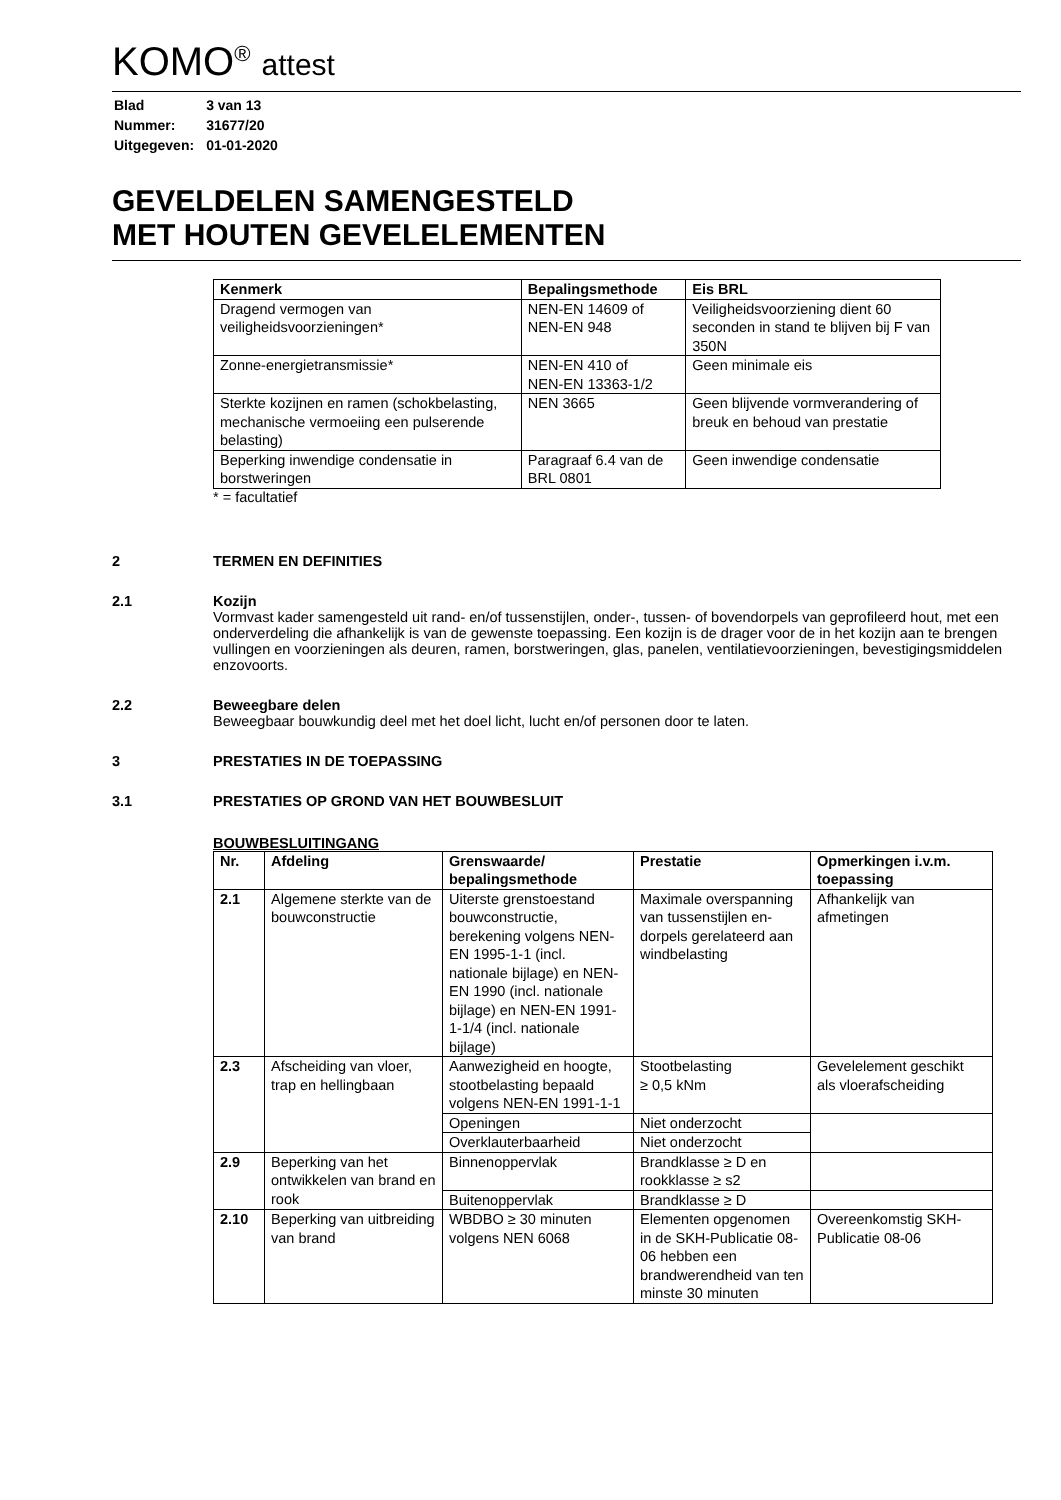KOMO<sup>®</sup> attest
| Blad | 3 van 13 |
| Nummer: | 31677/20 |
| Uitgegeven: | 01-01-2020 |
GEVELDELEN SAMENGESTELD
MET HOUTEN GEVELELEMENTEN
| Kenmerk | Bepalingsmethode | Eis BRL |
| --- | --- | --- |
| Dragend vermogen van veiligheidsvoorzieningen* | NEN-EN 14609 of NEN-EN 948 | Veiligheidsvoorziening dient 60 seconden in stand te blijven bij F van 350N |
| Zonne-energietransmissie* | NEN-EN 410 of NEN-EN 13363-1/2 | Geen minimale eis |
| Sterkte kozijnen en ramen (schokbelasting, mechanische vermoeiing een pulserende belasting) | NEN 3665 | Geen blijvende vormverandering of breuk en behoud van prestatie |
| Beperking inwendige condensatie in borstweringen | Paragraaf 6.4 van de BRL 0801 | Geen inwendige condensatie |
* = facultatief
2 TERMEN EN DEFINITIES
2.1 Kozijn
Vormvast kader samengesteld uit rand- en/of tussenstijlen, onder-, tussen- of bovendorpels van geprofileerd hout, met een onderverdeling die afhankelijk is van de gewenste toepassing. Een kozijn is de drager voor de in het kozijn aan te brengen vullingen en voorzieningen als deuren, ramen, borstweringen, glas, panelen, ventilatievoorzieningen, bevestigingsmiddelen enzovoorts.
2.2 Beweegbare delen
Beweegbaar bouwkundig deel met het doel licht, lucht en/of personen door te laten.
3 PRESTATIES IN DE TOEPASSING
3.1 PRESTATIES OP GROND VAN HET BOUWBESLUIT
BOUWBESLUITINGANG
| Nr. | Afdeling | Grenswaarde/ bepalingsmethode | Prestatie | Opmerkingen i.v.m. toepassing |
| --- | --- | --- | --- | --- |
| 2.1 | Algemene sterkte van de bouwconstructie | Uiterste grenstoestand bouwconstructie, berekening volgens NEN-EN 1995-1-1 (incl. nationale bijlage) en NEN-EN 1990 (incl. nationale bijlage) en NEN-EN 1991-1-1/4 (incl. nationale bijlage) | Maximale overspanning van tussenstijlen en-dorpels gerelateerd aan windbelasting | Afhankelijk van afmetingen |
| 2.3 | Afscheiding van vloer, trap en hellingbaan | Aanwezigheid en hoogte, stootbelasting bepaald volgens NEN-EN 1991-1-1 | Stootbelasting ≥ 0,5 kNm | Gevelelement geschikt als vloerafscheiding |
| | | Openingen | Niet onderzocht | |
| | | Overklauterbaarheid | Niet onderzocht | |
| 2.9 | Beperking van het ontwikkelen van brand en rook | Binnenoppervlak | Brandklasse ≥ D en rookklasse ≥ s2 | |
| | | Buitenoppervlak | Brandklasse ≥ D | |
| 2.10 | Beperking van uitbreiding van brand | WBDBO ≥ 30 minuten volgens NEN 6068 | Elementen opgenomen in de SKH-Publicatie 08-06 hebben een brandwerendheid van ten minste 30 minuten | Overeenkomstig SKH-Publicatie 08-06 |